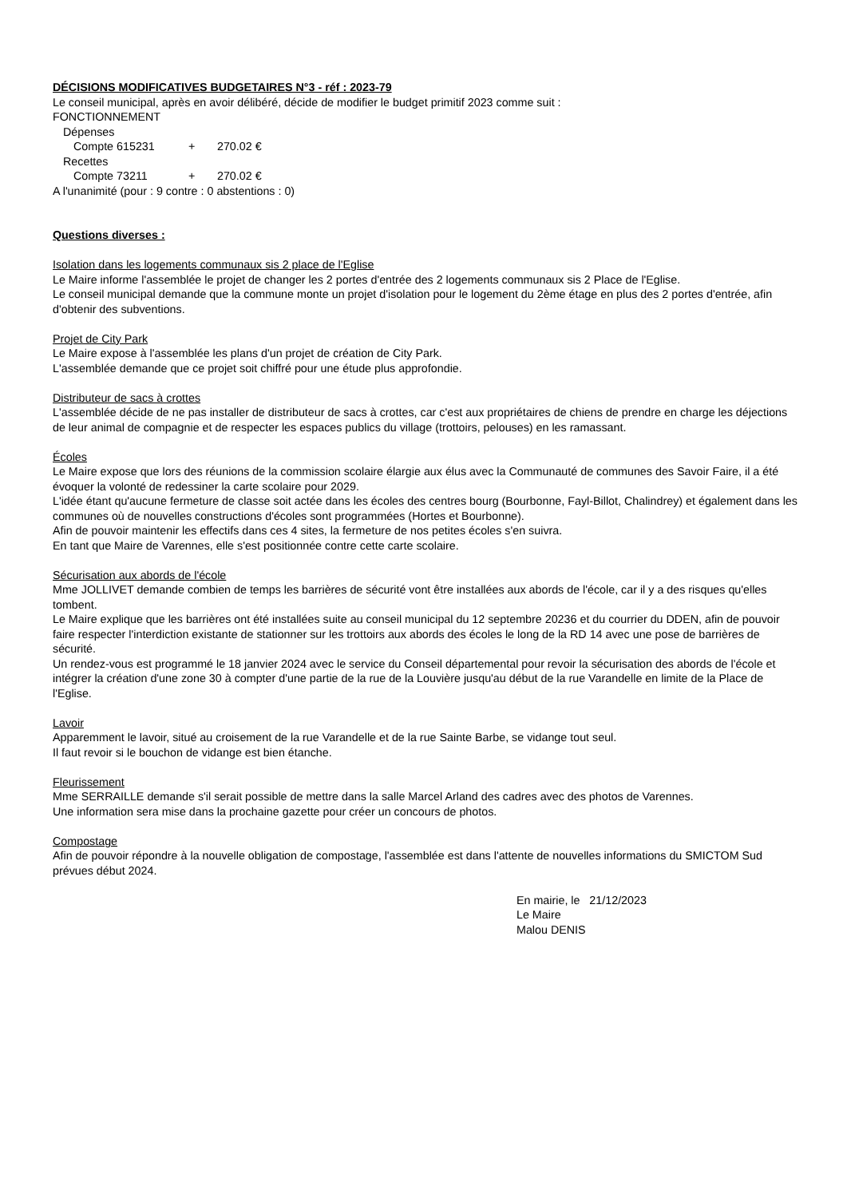DÉCISIONS MODIFICATIVES BUDGETAIRES N°3 - réf : 2023-79
Le conseil municipal, après en avoir délibéré, décide de modifier le budget primitif 2023 comme suit :
FONCTIONNEMENT
Dépenses
Compte 615231 + 270.02 €
Recettes
Compte 73211 + 270.02 €
A l'unanimité (pour : 9 contre : 0 abstentions : 0)
Questions diverses :
Isolation dans les logements communaux sis 2 place de l'Eglise
Le Maire informe l'assemblée le projet de changer les 2 portes d'entrée des 2 logements communaux sis 2 Place de l'Eglise.
Le conseil municipal demande que la commune monte un projet d'isolation pour le logement du 2ème étage en plus des 2 portes d'entrée, afin d'obtenir des subventions.
Projet de City Park
Le Maire expose à l'assemblée les plans d'un projet de création de City Park.
L'assemblée demande que ce projet soit chiffré pour une étude plus approfondie.
Distributeur de sacs à crottes
L'assemblée décide de ne pas installer de distributeur de sacs à crottes, car c'est aux propriétaires de chiens de prendre en charge les déjections de leur animal de compagnie et de respecter les espaces publics du village (trottoirs, pelouses) en les ramassant.
Écoles
Le Maire expose que lors des réunions de la commission scolaire élargie aux élus avec la Communauté de communes des Savoir Faire, il a été évoquer la volonté de redessiner la carte scolaire pour 2029.
L'idée étant qu'aucune fermeture de classe soit actée dans les écoles des centres bourg (Bourbonne, Fayl-Billot, Chalindrey) et également dans les communes où de nouvelles constructions d'écoles sont programmées (Hortes et Bourbonne).
Afin de pouvoir maintenir les effectifs dans ces 4 sites, la fermeture de nos petites écoles s'en suivra.
En tant que Maire de Varennes, elle s'est positionnée contre cette carte scolaire.
Sécurisation aux abords de l'école
Mme JOLLIVET demande combien de temps les barrières de sécurité vont être installées aux abords de l'école, car il y a des risques qu'elles tombent.
Le Maire explique que les barrières ont été installées suite au conseil municipal du 12 septembre 20236 et du courrier du DDEN, afin de pouvoir faire respecter l'interdiction existante de stationner sur les trottoirs aux abords des écoles le long de la RD 14 avec une pose de barrières de sécurité.
Un rendez-vous est programmé le 18 janvier 2024 avec le service du Conseil départemental pour revoir la sécurisation des abords de l'école et intégrer la création d'une zone 30 à compter d'une partie de la rue de la Louvière jusqu'au début de la rue Varandelle en limite de la Place de l'Eglise.
Lavoir
Apparemment le lavoir, situé au croisement de la rue Varandelle et de la rue Sainte Barbe, se vidange tout seul.
Il faut revoir si le bouchon de vidange est bien étanche.
Fleurissement
Mme SERRAILLE demande s'il serait possible de mettre dans la salle Marcel Arland des cadres avec des photos de Varennes.
Une information sera mise dans la prochaine gazette pour créer un concours de photos.
Compostage
Afin de pouvoir répondre à la nouvelle obligation de compostage, l'assemblée est dans l'attente de nouvelles informations du SMICTOM Sud prévues début 2024.
En mairie, le 21/12/2023
Le Maire
Malou DENIS